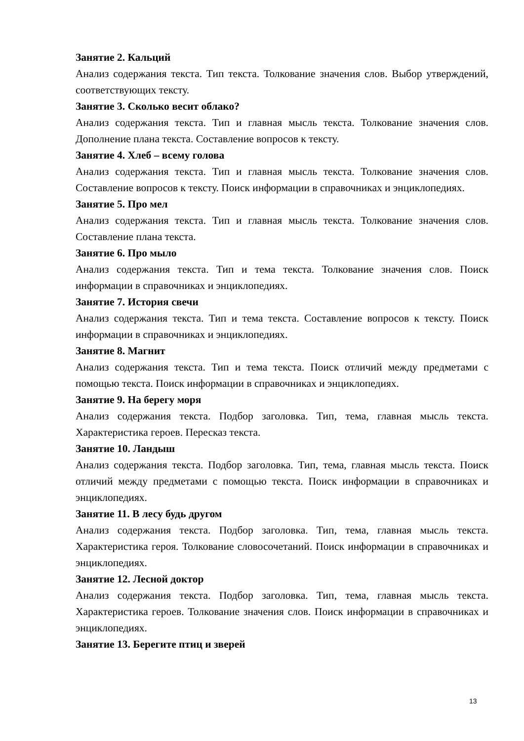Занятие 2. Кальций
Анализ содержания текста. Тип текста. Толкование значения слов. Выбор утверждений, соответствующих тексту.
Занятие 3. Сколько весит облако?
Анализ содержания текста. Тип и главная мысль текста. Толкование значения слов. Дополнение плана текста. Составление вопросов к тексту.
Занятие 4. Хлеб – всему голова
Анализ содержания текста. Тип и главная мысль текста. Толкование значения слов. Составление вопросов к тексту. Поиск информации в справочниках и энциклопедиях.
Занятие 5. Про мел
Анализ содержания текста. Тип и главная мысль текста. Толкование значения слов. Составление плана текста.
Занятие 6. Про мыло
Анализ содержания текста. Тип и тема текста. Толкование значения слов. Поиск информации в справочниках и энциклопедиях.
Занятие 7. История свечи
Анализ содержания текста. Тип и тема текста. Составление вопросов к тексту. Поиск информации в справочниках и энциклопедиях.
Занятие 8. Магнит
Анализ содержания текста. Тип и тема текста. Поиск отличий между предметами с помощью текста. Поиск информации в справочниках и энциклопедиях.
Занятие 9. На берегу моря
Анализ содержания текста. Подбор заголовка. Тип, тема, главная мысль текста. Характеристика героев. Пересказ текста.
Занятие 10. Ландыш
Анализ содержания текста. Подбор заголовка. Тип, тема, главная мысль текста. Поиск отличий между предметами с помощью текста. Поиск информации в справочниках и энциклопедиях.
Занятие 11. В лесу будь другом
Анализ содержания текста. Подбор заголовка. Тип, тема, главная мысль текста. Характеристика героя. Толкование словосочетаний. Поиск информации в справочниках и энциклопедиях.
Занятие 12. Лесной доктор
Анализ содержания текста. Подбор заголовка. Тип, тема, главная мысль текста. Характеристика героев. Толкование значения слов. Поиск информации в справочниках и энциклопедиях.
Занятие 13. Берегите птиц и зверей
13